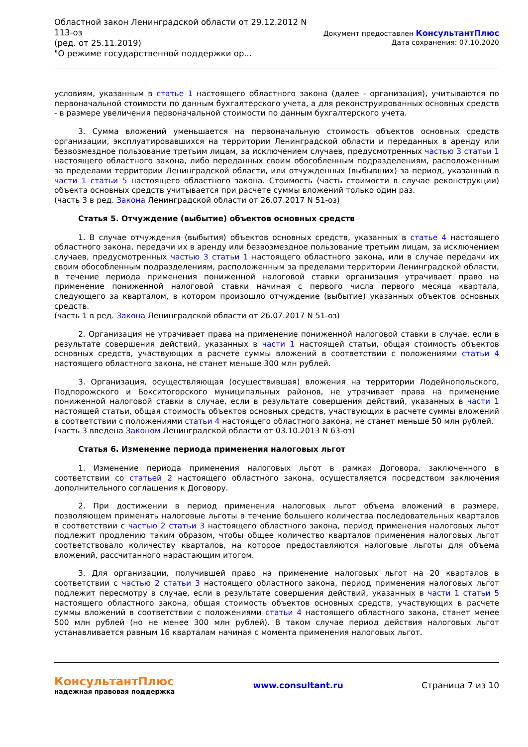Областной закон Ленинградской области от 29.12.2012 N
113-оз
(ред. от 25.11.2019)
"О режиме государственной поддержки ор...
Документ предоставлен КонсультантПлюс
Дата сохранения: 07.10.2020
условиям, указанным в статье 1 настоящего областного закона (далее - организация), учитываются по первоначальной стоимости по данным бухгалтерского учета, а для реконструированных основных средств - в размере увеличения первоначальной стоимости по данным бухгалтерского учета.
3. Сумма вложений уменьшается на первоначальную стоимость объектов основных средств организации, эксплуатировавшихся на территории Ленинградской области и переданных в аренду или безвозмездное пользование третьим лицам, за исключением случаев, предусмотренных частью 3 статьи 1 настоящего областного закона, либо переданных своим обособленным подразделениям, расположенным за пределами территории Ленинградской области, или отчужденных (выбывших) за период, указанный в части 1 статьи 5 настоящего областного закона. Стоимость (часть стоимости в случае реконструкции) объекта основных средств учитывается при расчете суммы вложений только один раз.
(часть 3 в ред. Закона Ленинградской области от 26.07.2017 N 51-оз)
Статья 5. Отчуждение (выбытие) объектов основных средств
1. В случае отчуждения (выбытия) объектов основных средств, указанных в статье 4 настоящего областного закона, передачи их в аренду или безвозмездное пользование третьим лицам, за исключением случаев, предусмотренных частью 3 статьи 1 настоящего областного закона, или в случае передачи их своим обособленным подразделениям, расположенным за пределами территории Ленинградской области, в течение периода применения пониженной налоговой ставки организация утрачивает право на применение пониженной налоговой ставки начиная с первого числа первого месяца квартала, следующего за кварталом, в котором произошло отчуждение (выбытие) указанных объектов основных средств.
(часть 1 в ред. Закона Ленинградской области от 26.07.2017 N 51-оз)
2. Организация не утрачивает права на применение пониженной налоговой ставки в случае, если в результате совершения действий, указанных в части 1 настоящей статьи, общая стоимость объектов основных средств, участвующих в расчете суммы вложений в соответствии с положениями статьи 4 настоящего областного закона, не станет меньше 300 млн рублей.
3. Организация, осуществляющая (осуществившая) вложения на территории Лодейнопольского, Подпорожского и Бокситогорского муниципальных районов, не утрачивает права на применение пониженной налоговой ставки в случае, если в результате совершения действий, указанных в части 1 настоящей статьи, общая стоимость объектов основных средств, участвующих в расчете суммы вложений в соответствии с положениями статьи 4 настоящего областного закона, не станет меньше 50 млн рублей.
(часть 3 введена Законом Ленинградской области от 03.10.2013 N 63-оз)
Статья 6. Изменение периода применения налоговых льгот
1. Изменение периода применения налоговых льгот в рамках Договора, заключенного в соответствии со статьей 2 настоящего областного закона, осуществляется посредством заключения дополнительного соглашения к Договору.
2. При достижении в период применения налоговых льгот объема вложений в размере, позволяющем применять налоговые льготы в течение большего количества последовательных кварталов в соответствии с частью 2 статьи 3 настоящего областного закона, период применения налоговых льгот подлежит продлению таким образом, чтобы общее количество кварталов применения налоговых льгот соответствовало количеству кварталов, на которое предоставляются налоговые льготы для объема вложений, рассчитанного нарастающим итогом.
3. Для организации, получившей право на применение налоговых льгот на 20 кварталов в соответствии с частью 2 статьи 3 настоящего областного закона, период применения налоговых льгот подлежит пересмотру в случае, если в результате совершения действий, указанных в части 1 статьи 5 настоящего областного закона, общая стоимость объектов основных средств, участвующих в расчете суммы вложений в соответствии с положениями статьи 4 настоящего областного закона, станет менее 500 млн рублей (но не менее 300 млн рублей). В таком случае период действия налоговых льгот устанавливается равным 16 кварталам начиная с момента применения налоговых льгот.
КонсультантПлюс
надежная правовая поддержка
www.consultant.ru Страница 7 из 10